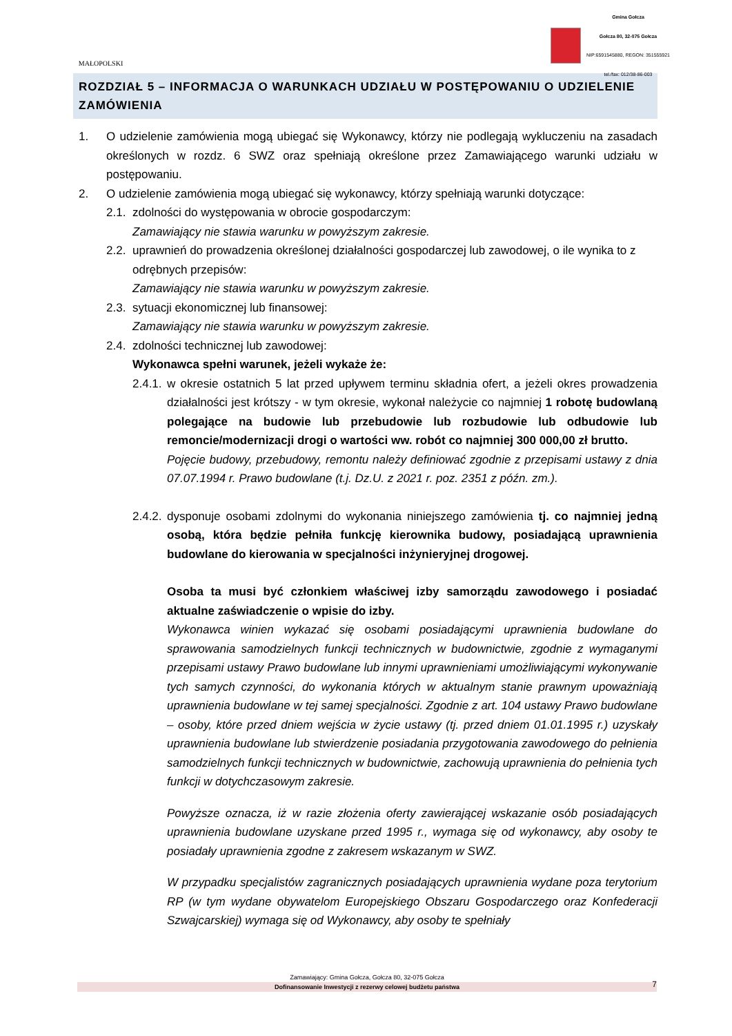MAŁOPOLSKI
Gmina Gołcza
Gołcza 80, 32-075 Gołcza
NIP:6591545880, REGON: 351555921
tel./fax: 012/38-86-003
ROZDZIAŁ 5 – INFORMACJA O WARUNKACH UDZIAŁU W POSTĘPOWANIU O UDZIELENIE ZAMÓWIENIA
1. O udzielenie zamówienia mogą ubiegać się Wykonawcy, którzy nie podlegają wykluczeniu na zasadach określonych w rozdz. 6 SWZ oraz spełniają określone przez Zamawiającego warunki udziału w postępowaniu.
2. O udzielenie zamówienia mogą ubiegać się wykonawcy, którzy spełniają warunki dotyczące:
2.1.
zdolności do występowania w obrocie gospodarczym:
Zamawiający nie stawia warunku w powyższym zakresie.
2.2.
uprawnień do prowadzenia określonej działalności gospodarczej lub zawodowej, o ile wynika to z odrębnych przepisów:
Zamawiający nie stawia warunku w powyższym zakresie.
2.3.
sytuacji ekonomicznej lub finansowej:
Zamawiający nie stawia warunku w powyższym zakresie.
2.4.
zdolności technicznej lub zawodowej:
Wykonawca spełni warunek, jeżeli wykaże że:
2.4.1.
w okresie ostatnich 5 lat przed upływem terminu składnia ofert, a jeżeli okres prowadzenia działalności jest krótszy - w tym okresie, wykonał należycie co najmniej 1 robotę budowlaną polegające na budowie lub przebudowie lub rozbudowie lub odbudowie lub remoncie/modernizacji drogi o wartości ww. robót co najmniej 300 000,00 zł brutto.
Pojęcie budowy, przebudowy, remontu należy definiować zgodnie z przepisami ustawy z dnia 07.07.1994 r. Prawo budowlane (t.j. Dz.U. z 2021 r. poz. 2351 z późn. zm.).
2.4.2.
dysponuje osobami zdolnymi do wykonania niniejszego zamówienia tj. co najmniej jedną osobą, która będzie pełniła funkcję kierownika budowy, posiadającą uprawnienia budowlane do kierowania w specjalności inżynieryjnej drogowej.
Osoba ta musi być członkiem właściwej izby samorządu zawodowego i posiadać aktualne zaświadczenie o wpisie do izby.
Wykonawca winien wykazać się osobami posiadającymi uprawnienia budowlane do sprawowania samodzielnych funkcji technicznych w budownictwie, zgodnie z wymaganymi przepisami ustawy Prawo budowlane lub innymi uprawnieniami umożliwiającymi wykonywanie tych samych czynności, do wykonania których w aktualnym stanie prawnym upoważniają uprawnienia budowlane w tej samej specjalności. Zgodnie z art. 104 ustawy Prawo budowlane – osoby, które przed dniem wejścia w życie ustawy (tj. przed dniem 01.01.1995 r.) uzyskały uprawnienia budowlane lub stwierdzenie posiadania przygotowania zawodowego do pełnienia samodzielnych funkcji technicznych w budownictwie, zachowują uprawnienia do pełnienia tych funkcji w dotychczasowym zakresie.
Powyższe oznacza, iż w razie złożenia oferty zawierającej wskazanie osób posiadających uprawnienia budowlane uzyskane przed 1995 r., wymaga się od wykonawcy, aby osoby te posiadały uprawnienia zgodne z zakresem wskazanym w SWZ.
W przypadku specjalistów zagranicznych posiadających uprawnienia wydane poza terytorium RP (w tym wydane obywatelom Europejskiego Obszaru Gospodarczego oraz Konfederacji Szwajcarskiej) wymaga się od Wykonawcy, aby osoby te spełniały
Zamawiający: Gmina Gołcza, Gołcza 80, 32-075 Gołcza
Dofinansowanie Inwestycji z rezerwy celowej budżetu państwa
7